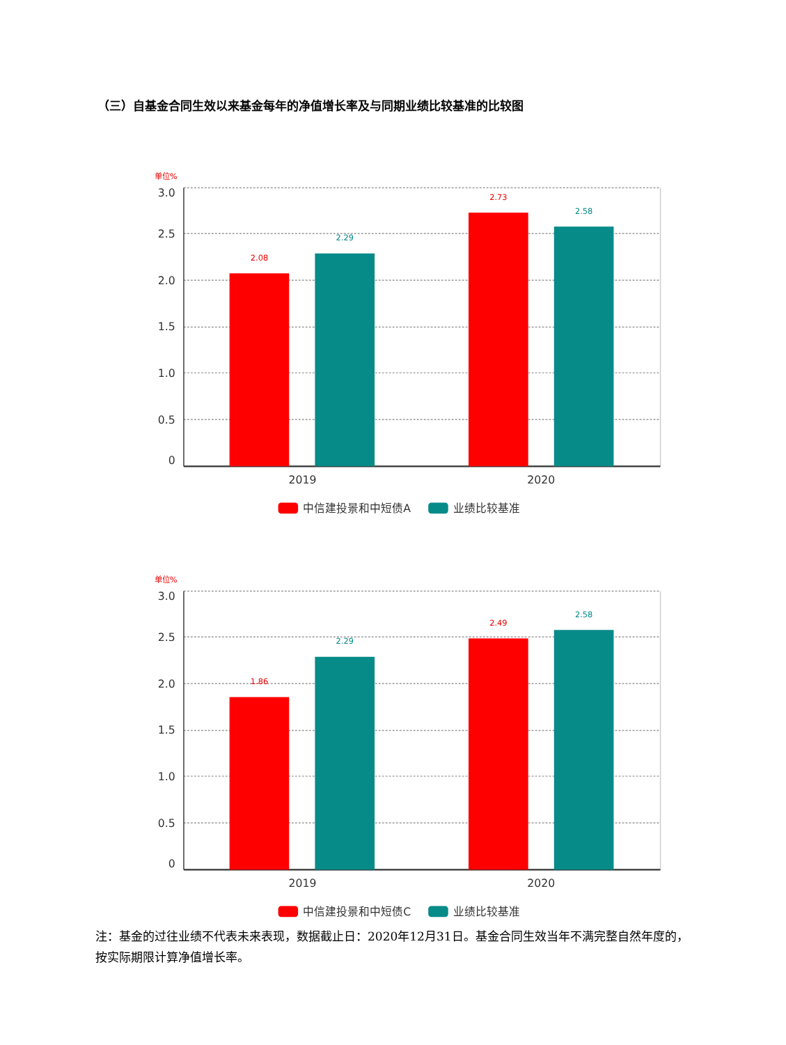（三）自基金合同生效以来基金每年的净值增长率及与同期业绩比较基准的比较图
单位%
3.0
2.5
2.0
1.5
1.0
0.5
0
2.08
2.29
2.73
2.58
2019
2020
中信建投景和中短债A
业绩比较基准
单位%
3.0
2.5
2.0
1.5
1.0
0.5
0
1.86
2.29
2.49
2.58
2019
2020
中信建投景和中短债C
业绩比较基准
注：基金的过往业绩不代表未来表现，数据截止日：2020年12月31日。基金合同生效当年不满完整自然年度的，按实际期限计算净值增长率。